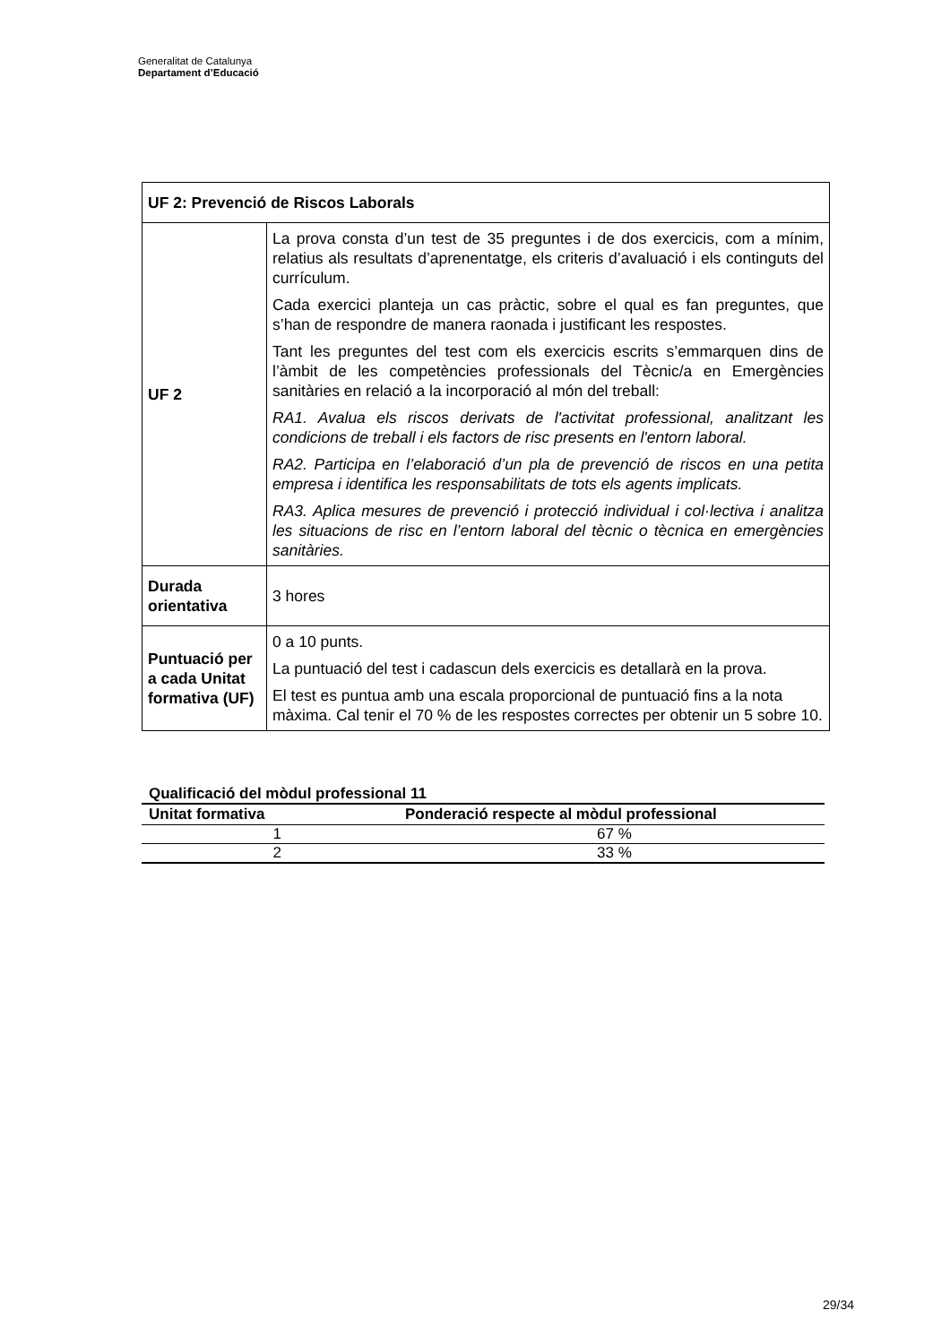Generalitat de Catalunya
Departament d’Educació
| UF 2: Prevenció de Riscos Laborals | |
| UF 2 | La prova consta d’un test de 35 preguntes i de dos exercicis, com a mínim, relatius als resultats d’aprenentatge, els criteris d’avaluació i els continguts del currículum. Cada exercici planteja un cas pràctic, sobre el qual es fan preguntes, que s’han de respondre de manera raonada i justificant les respostes. Tant les preguntes del test com els exercicis escrits s’emmarquen dins de l’àmbit de les competències professionals del Tècnic/a en Emergències sanitàries en relació a la incorporació al món del treball: RA1. Avalua els riscos derivats de l'activitat professional, analitzant les condicions de treball i els factors de risc presents en l'entorn laboral. RA2. Participa en l’elaboració d’un pla de prevenció de riscos en una petita empresa i identifica les responsabilitats de tots els agents implicats. RA3. Aplica mesures de prevenció i protecció individual i col·lectiva i analitza les situacions de risc en l’entorn laboral del tècnic o tècnica en emergències sanitàries. |
| Durada orientativa | 3 hores |
| Puntuació per a cada Unitat formativa (UF) | 0 a 10 punts. La puntuació del test i cadascun dels exercicis es detallarà en la prova. El test es puntua amb una escala proporcional de puntuació fins a la nota màxima. Cal tenir el 70 % de les respostes correctes per obtenir un 5 sobre 10. |
Qualificació del mòdul professional 11
| Unitat formativa | Ponderació respecte al mòdul professional |
| --- | --- |
| 1 | 67 % |
| 2 | 33 % |
29/34